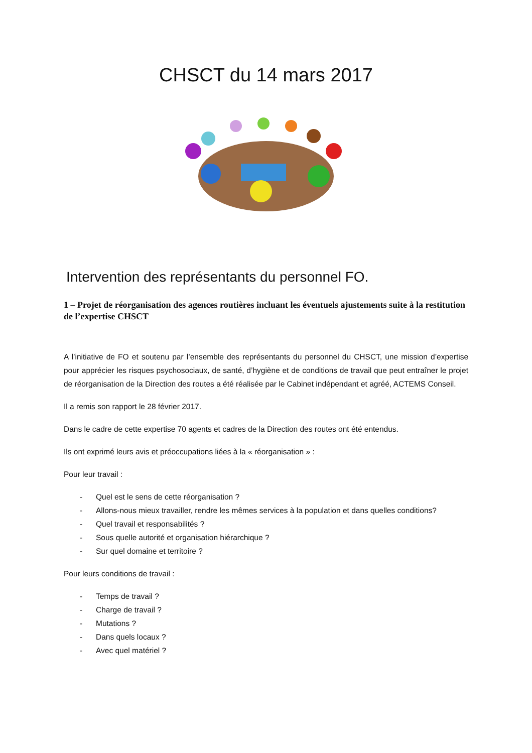CHSCT du 14 mars 2017
Intervention des représentants du personnel FO.
1 – Projet de réorganisation des agences routières incluant les éventuels ajustements suite à la restitution de l’expertise CHSCT
A l’initiative de FO et soutenu par l’ensemble des représentants du personnel du CHSCT, une mission d’expertise pour apprécier les risques psychosociaux, de santé, d’hygiène et de conditions de travail que peut entraîner le projet de réorganisation de la Direction des routes a été réalisée par le Cabinet indépendant et agréé, ACTEMS Conseil.
Il a remis son rapport le 28 février 2017.
Dans le cadre de cette expertise 70 agents et cadres de la Direction des routes ont été entendus.
Ils ont exprimé leurs avis et préoccupations liées à la « réorganisation » :
Pour leur travail :
- Quel est le sens de cette réorganisation ?
- Allons-nous mieux travailler, rendre les mêmes services à la population et dans quelles conditions?
- Quel travail et responsabilités ?
- Sous quelle autorité et organisation hiérarchique ?
- Sur quel domaine et territoire ?
Pour leurs conditions de travail :
- Temps de travail ?
- Charge de travail ?
- Mutations ?
- Dans quels locaux ?
- Avec quel matériel ?